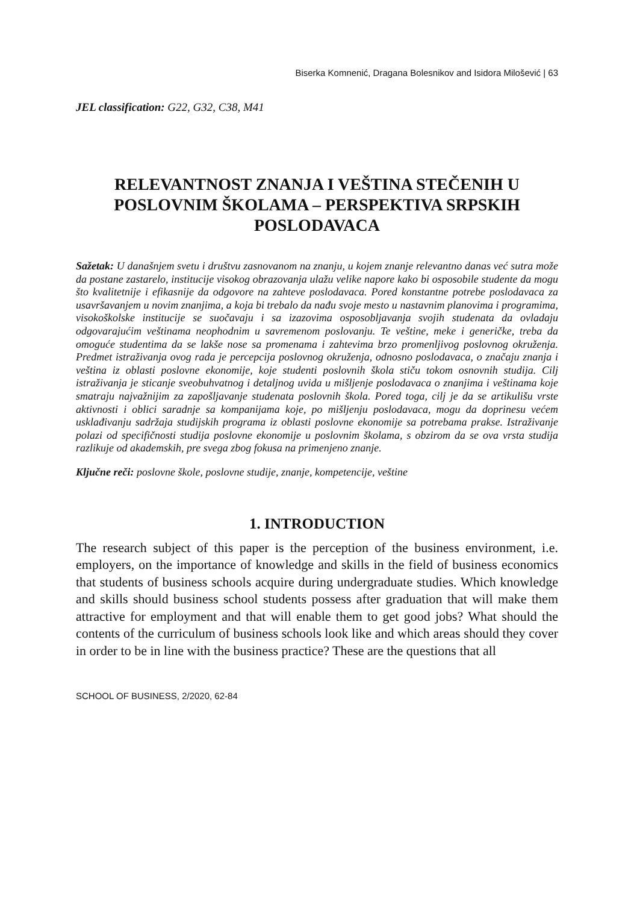Biserka Komnenić, Dragana Bolesnikov and Isidora Milošević | 63
JEL classification: G22, G32, C38, M41
RELEVANTNOST ZNANJA I VEŠTINA STEČENIH U POSLOVNIM ŠKOLAMA – PERSPEKTIVA SRPSKIH POSLODAVACA
Sažetak: U današnjem svetu i društvu zasnovanom na znanju, u kojem znanje relevantno danas već sutra može da postane zastarelo, institucije visokog obrazovanja ulažu velike napore kako bi osposobile studente da mogu što kvalitetnije i efikasnije da odgovore na zahteve poslodavaca. Pored konstantne potrebe poslodavaca za usavršavanjem u novim znanjima, a koja bi trebalo da nađu svoje mesto u nastavnim planovima i programima, visokoškolske institucije se suočavaju i sa izazovima osposobljavanja svojih studenata da ovladaju odgovarajućim veštinama neophodnim u savremenom poslovanju. Te veštine, meke i generičke, treba da omoguće studentima da se lakše nose sa promenama i zahtevima brzo promenljivog poslovnog okruženja. Predmet istraživanja ovog rada je percepcija poslovnog okruženja, odnosno poslodavaca, o značaju znanja i veština iz oblasti poslovne ekonomije, koje studenti poslovnih škola stiču tokom osnovnih studija. Cilj istraživanja je sticanje sveobuhvatnog i detaljnog uvida u mišljenje poslodavaca o znanjima i veštinama koje smatraju najvažnijim za zapošljavanje studenata poslovnih škola. Pored toga, cilj je da se artikulišu vrste aktivnosti i oblici saradnje sa kompanijama koje, po mišljenju poslodavaca, mogu da doprinesu većem usklađivanju sadržaja studijskih programa iz oblasti poslovne ekonomije sa potrebama prakse. Istraživanje polazi od specifičnosti studija poslovne ekonomije u poslovnim školama, s obzirom da se ova vrsta studija razlikuje od akademskih, pre svega zbog fokusa na primenjeno znanje.
Ključne reči: poslovne škole, poslovne studije, znanje, kompetencije, veštine
1. INTRODUCTION
The research subject of this paper is the perception of the business environment, i.e. employers, on the importance of knowledge and skills in the field of business economics that students of business schools acquire during undergraduate studies. Which knowledge and skills should business school students possess after graduation that will make them attractive for employment and that will enable them to get good jobs? What should the contents of the curriculum of business schools look like and which areas should they cover in order to be in line with the business practice? These are the questions that all
SCHOOL OF BUSINESS, 2/2020, 62-84